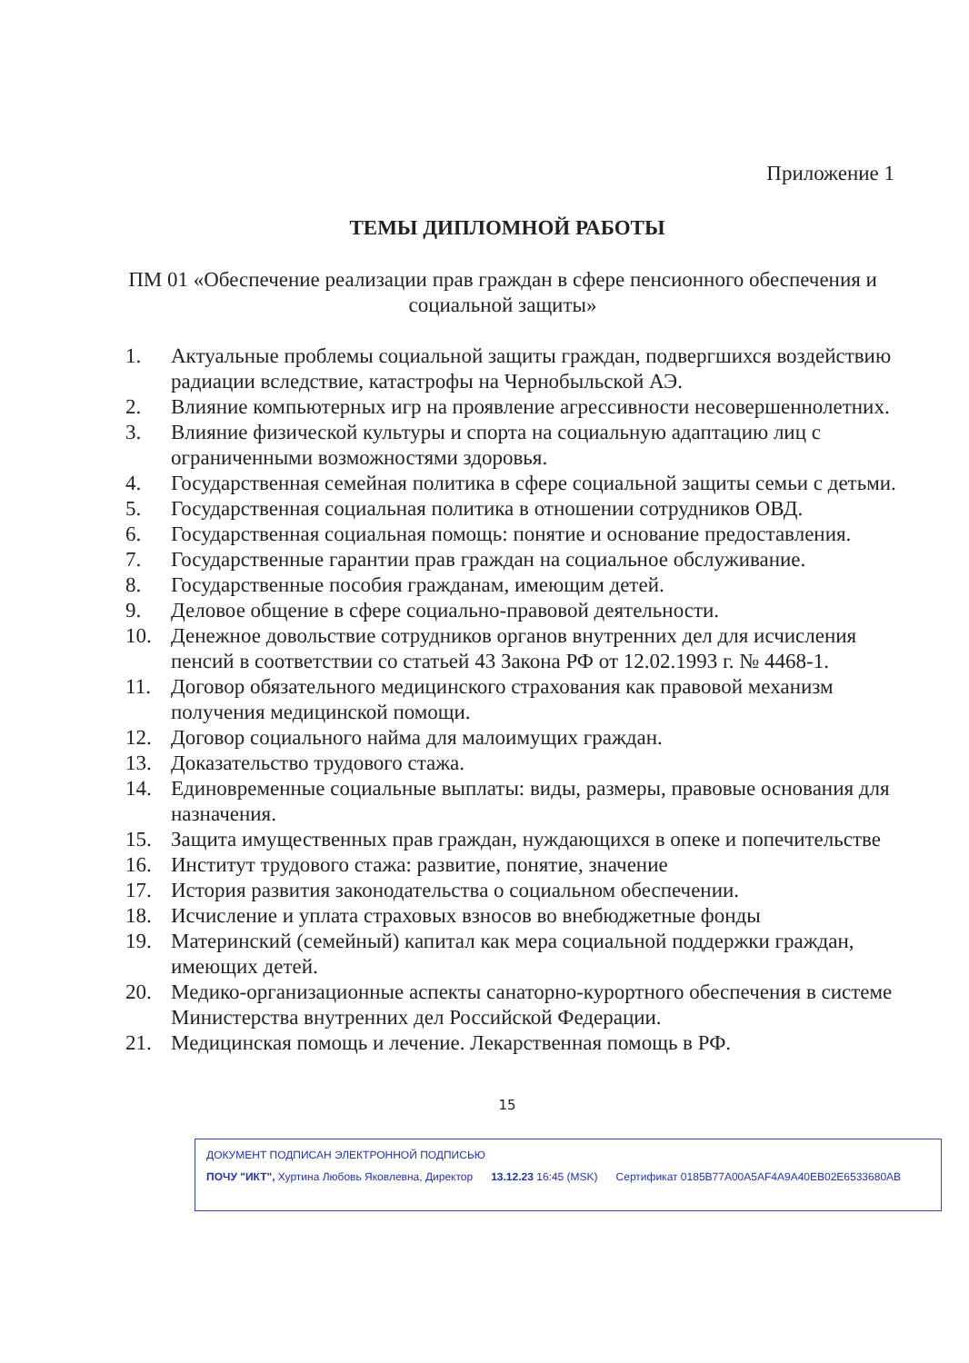Приложение 1
ТЕМЫ ДИПЛОМНОЙ РАБОТЫ
ПМ 01 «Обеспечение реализации прав граждан в сфере пенсионного обеспечения и социальной защиты»
1. Актуальные проблемы социальной защиты граждан, подвергшихся воздействию радиации вследствие, катастрофы на Чернобыльской АЭ.
2. Влияние компьютерных игр на проявление агрессивности несовершеннолетних.
3. Влияние физической культуры и спорта на социальную адаптацию лиц с ограниченными возможностями здоровья.
4. Государственная семейная политика в сфере социальной защиты семьи с детьми.
5. Государственная социальная политика в отношении сотрудников ОВД.
6. Государственная социальная помощь: понятие и основание предоставления.
7. Государственные гарантии прав граждан на социальное обслуживание.
8. Государственные пособия гражданам, имеющим детей.
9. Деловое общение в сфере социально-правовой деятельности.
10. Денежное довольствие сотрудников органов внутренних дел для исчисления пенсий в соответствии со статьей 43 Закона РФ от 12.02.1993 г. № 4468-1.
11. Договор обязательного медицинского страхования как правовой механизм получения медицинской помощи.
12. Договор социального найма для малоимущих граждан.
13. Доказательство трудового стажа.
14. Единовременные социальные выплаты: виды, размеры, правовые основания для назначения.
15. Защита имущественных прав граждан, нуждающихся в опеке и попечительстве
16. Институт трудового стажа: развитие, понятие, значение
17. История развития законодательства о социальном обеспечении.
18. Исчисление и уплата страховых взносов во внебюджетные фонды
19. Материнский (семейный) капитал как мера социальной поддержки граждан, имеющих детей.
20. Медико-организационные аспекты санаторно-курортного обеспечения в системе Министерства внутренних дел Российской Федерации.
21. Медицинская помощь и лечение. Лекарственная помощь в РФ.
15
ДОКУМЕНТ ПОДПИСАН ЭЛЕКТРОННОЙ ПОДПИСЬЮ
ПОЧУ "ИКТ", Хуртина Любовь Яковлевна, Директор 13.12.23 16:45 (MSK) Сертификат 0185B77A00A5AF4A9A40EB02E6533680AB